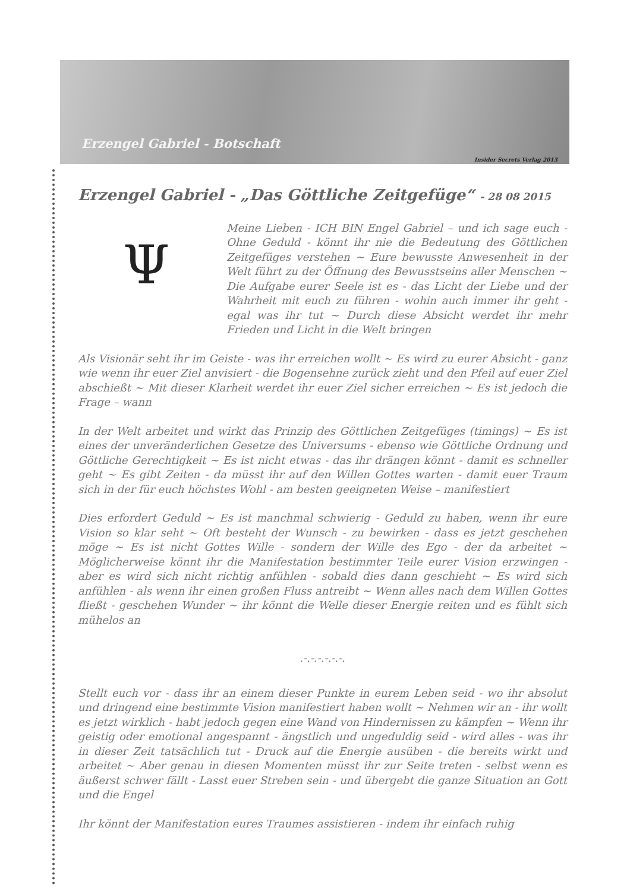Erzengel Gabriel - Botschaft
Insider Secrets Verlag 2013
Erzengel Gabriel - „Das Göttliche Zeitgefüge“ - 28 08 2015
Ψ
Meine Lieben - ICH BIN Engel Gabriel – und ich sage euch - Ohne Geduld - könnt ihr nie die Bedeutung des Göttlichen Zeitgefüges verstehen ~ Eure bewusste Anwesenheit in der Welt führt zu der Öffnung des Bewusstseins aller Menschen ~ Die Aufgabe eurer Seele ist es - das Licht der Liebe und der Wahrheit mit euch zu führen - wohin auch immer ihr geht - egal was ihr tut ~ Durch diese Absicht werdet ihr mehr Frieden und Licht in die Welt bringen
Als Visionär seht ihr im Geiste - was ihr erreichen wollt ~ Es wird zu eurer Absicht - ganz wie wenn ihr euer Ziel anvisiert - die Bogensehne zurück zieht und den Pfeil auf euer Ziel abschießt ~ Mit dieser Klarheit werdet ihr euer Ziel sicher erreichen ~ Es ist jedoch die Frage – wann
In der Welt arbeitet und wirkt das Prinzip des Göttlichen Zeitgefüges (timings) ~ Es ist eines der unveränderlichen Gesetze des Universums - ebenso wie Göttliche Ordnung und Göttliche Gerechtigkeit ~ Es ist nicht etwas - das ihr drängen könnt - damit es schneller geht ~ Es gibt Zeiten - da müsst ihr auf den Willen Gottes warten - damit euer Traum sich in der für euch höchstes Wohl - am besten geeigneten Weise – manifestiert
Dies erfordert Geduld ~ Es ist manchmal schwierig - Geduld zu haben, wenn ihr eure Vision so klar seht ~ Oft besteht der Wunsch - zu bewirken - dass es jetzt geschehen möge ~ Es ist nicht Gottes Wille - sondern der Wille des Ego - der da arbeitet ~ Möglicherweise könnt ihr die Manifestation bestimmter Teile eurer Vision erzwingen - aber es wird sich nicht richtig anfühlen - sobald dies dann geschieht ~ Es wird sich anfühlen - als wenn ihr einen großen Fluss antreibt ~ Wenn alles nach dem Willen Gottes fließt - geschehen Wunder ~ ihr könnt die Welle dieser Energie reiten und es fühlt sich mühelos an
.-.-.-.-.-.-.
Stellt euch vor - dass ihr an einem dieser Punkte in eurem Leben seid - wo ihr absolut und dringend eine bestimmte Vision manifestiert haben wollt ~ Nehmen wir an - ihr wollt es jetzt wirklich - habt jedoch gegen eine Wand von Hindernissen zu kämpfen ~ Wenn ihr geistig oder emotional angespannt - ängstlich und ungeduldig seid - wird alles - was ihr in dieser Zeit tatsächlich tut - Druck auf die Energie ausüben - die bereits wirkt und arbeitet ~ Aber genau in diesen Momenten müsst ihr zur Seite treten - selbst wenn es äußerst schwer fällt - Lasst euer Streben sein - und übergebt die ganze Situation an Gott und die Engel
Ihr könnt der Manifestation eures Traumes assistieren - indem ihr einfach ruhig